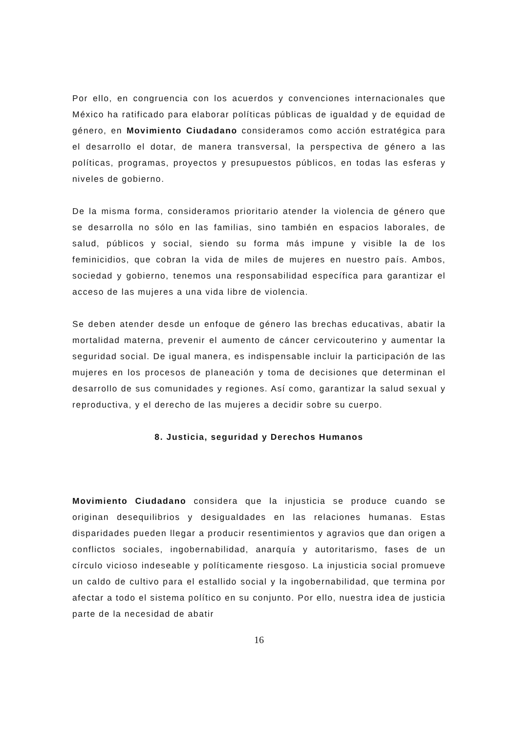Por ello, en congruencia con los acuerdos y convenciones internacionales que México ha ratificado para elaborar políticas públicas de igualdad y de equidad de género, en Movimiento Ciudadano consideramos como acción estratégica para el desarrollo el dotar, de manera transversal, la perspectiva de género a las políticas, programas, proyectos y presupuestos públicos, en todas las esferas y niveles de gobierno.
De la misma forma, consideramos prioritario atender la violencia de género que se desarrolla no sólo en las familias, sino también en espacios laborales, de salud, públicos y social, siendo su forma más impune y visible la de los feminicidios, que cobran la vida de miles de mujeres en nuestro país. Ambos, sociedad y gobierno, tenemos una responsabilidad específica para garantizar el acceso de las mujeres a una vida libre de violencia.
Se deben atender desde un enfoque de género las brechas educativas, abatir la mortalidad materna, prevenir el aumento de cáncer cervicouterino y aumentar la seguridad social. De igual manera, es indispensable incluir la participación de las mujeres en los procesos de planeación y toma de decisiones que determinan el desarrollo de sus comunidades y regiones. Así como, garantizar la salud sexual y reproductiva, y el derecho de las mujeres a decidir sobre su cuerpo.
8. Justicia, seguridad y Derechos Humanos
Movimiento Ciudadano considera que la injusticia se produce cuando se originan desequilibrios y desigualdades en las relaciones humanas. Estas disparidades pueden llegar a producir resentimientos y agravios que dan origen a conflictos sociales, ingobernabilidad, anarquía y autoritarismo, fases de un círculo vicioso indeseable y políticamente riesgoso. La injusticia social promueve un caldo de cultivo para el estallido social y la ingobernabilidad, que termina por afectar a todo el sistema político en su conjunto. Por ello, nuestra idea de justicia parte de la necesidad de abatir
16